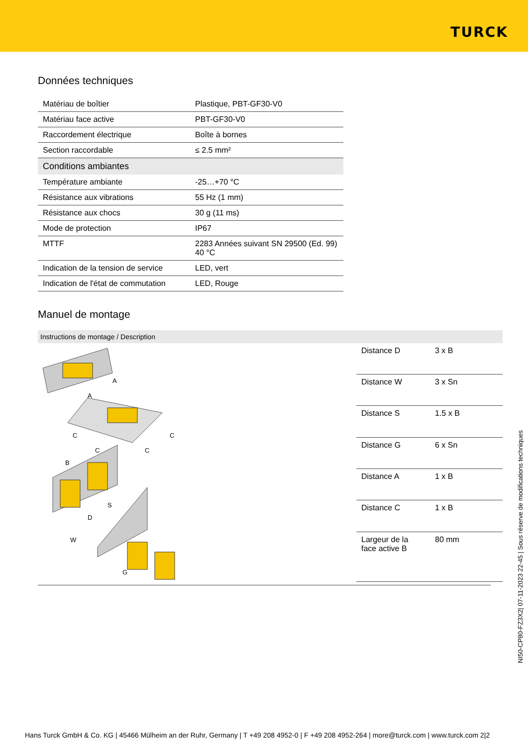TURCK
Données techniques
| Matériau de boîtier | Plastique, PBT-GF30-V0 |
| Matériau face active | PBT-GF30-V0 |
| Raccordement électrique | Boîte à bornes |
| Section raccordable | ≤ 2.5 mm² |
| Conditions ambiantes | |
| Température ambiante | -25…+70 °C |
| Résistance aux vibrations | 55 Hz (1 mm) |
| Résistance aux chocs | 30 g (11 ms) |
| Mode de protection | IP67 |
| MTTF | 2283 Années suivant SN 29500 (Ed. 99) 40 °C |
| Indication de la tension de service | LED, vert |
| Indication de l'état de commutation | LED, Rouge |
Manuel de montage
Instructions de montage / Description
A
A
C
C
C
C
B
S
D
W
G
| Distance D | 3 x B |
| Distance W | 3 x Sn |
| Distance S | 1.5 x B |
| Distance G | 6 x Sn |
| Distance A | 1 x B |
| Distance C | 1 x B |
| Largeur de la face active B | 80 mm |
NI50-CP80-FZ3X2| 07-11-2023 22-45 | Sous réserve de modifications techniques
Hans Turck GmbH & Co. KG | 45466 Mülheim an der Ruhr, Germany | T +49 208 4952-0 | F +49 208 4952-264 | more@turck.com | www.turck.com 2|2